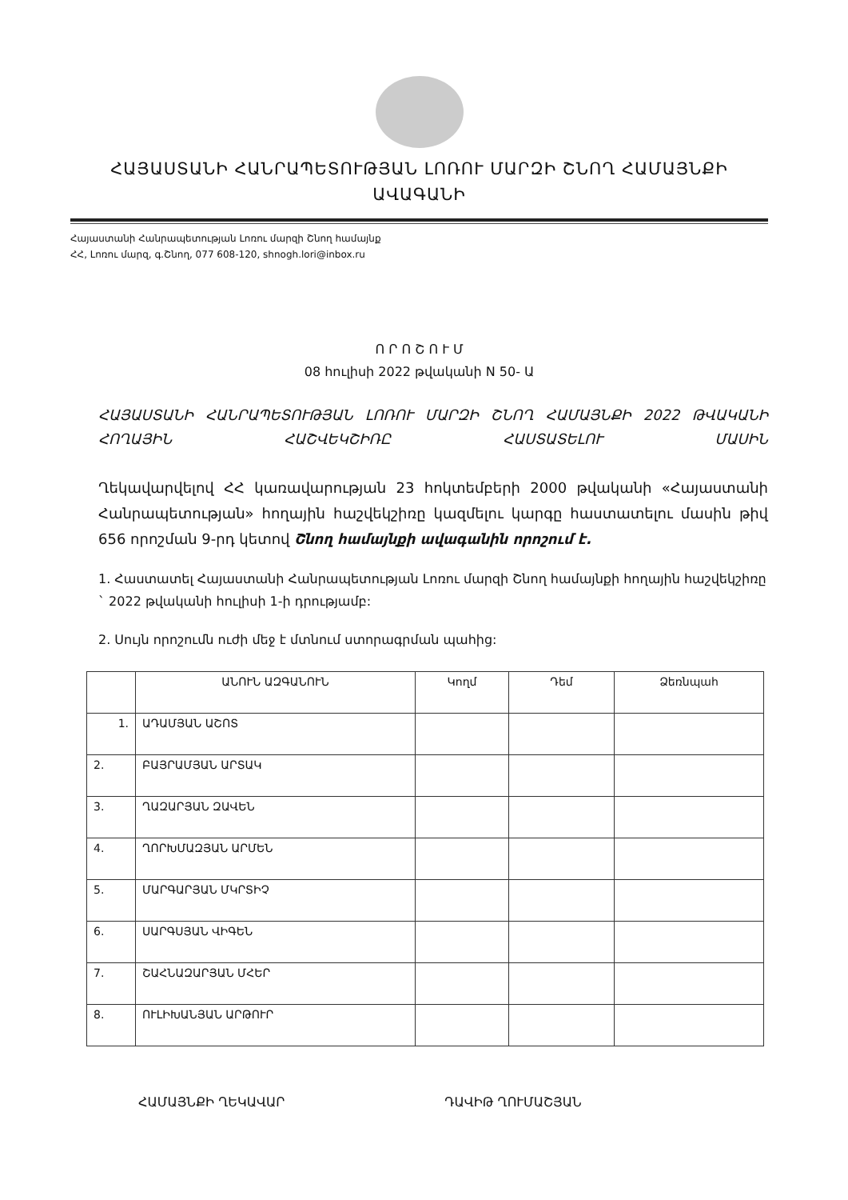ՀԱՅԱՍՏԱՆԻ ՀԱՆՐԱՊԵՏՈՒԹՅԱՆ ԼՈՌՈՒ ՄԱՐԶԻ ՇՆՈՂ ՀԱՄԱՅՆՔԻ
ԱՎԱԳԱՆԻ
Հայաստանի Հանրապետության Լոռու մարզի Շնող համայնք
ՀՀ, Լոռու մարզ, գ.Շնող, 077 608-120, shnogh.lori@inbox.ru
Ո Ր Ո Շ Ո Ւ Մ
08 հուլիսի 2022 թվականի N 50- Ա
ՀԱՅԱՍՏԱՆԻ ՀԱՆՐԱՊԵՏՈՒԹՅԱՆ ԼՈՌՈՒ ՄԱՐԶԻ ՇՆՈՂ ՀԱՄԱՅՆՔԻ 2022 ԹՎԱԿԱՆԻ ՀՈՂԱՅԻՆ ՀԱՇՎԵԿՇԻՌԸ ՀԱՍՏԱՏԵԼՈՒ ՄԱՍԻՆ
Ղեկավարվելով ՀՀ կառավարության 23 հոկտեմբերի 2000 թվականի «Հայաստանի Հանրապետության» հողային հաշվեկշիռը կազմելու կարգը հաստատելու մասին թիվ 656 որոշման 9-րդ կետով Շնող համայնքի ավագանին որոշում է.
1. Հաստատել Հայաստանի Հանրապետության Լոռու մարզի Շնող համայնքի հողային հաշվեկշիռը ` 2022 թվականի հուլիսի 1-ի դրությամբ:
2. Սույն որոշումն ուժի մեջ է մտնում ստորագրման պահից:
| | ԱՆՈՒՆ ԱԶԳԱՆՈՒՆ | Կողմ | Դեմ | Ձեռնպահ |
| --- | --- | --- | --- | --- |
| 1. | ԱԴԱՄՅԱՆ ԱՇՈՏ | | | |
| 2. | ԲԱՅՐԱՄՅԱՆ ԱՐՏԱԿ | | | |
| 3. | ՂԱԶԱՐՅԱՆ ԶԱՎԵՆ | | | |
| 4. | ՂՈՐԽՄԱԶՅԱՆ ԱՐՄԵՆ | | | |
| 5. | ՄԱՐԳԱՐՅԱՆ ՄԿՐՏԻՉ | | | |
| 6. | ՍԱՐԳՍՅԱՆ ՎԻԳԵՆ | | | |
| 7. | ՇԱՀՆԱԶԱՐՅԱՆ ՄՀԵՐ | | | |
| 8. | ՈՒԼԻԽԱՆՅԱՆ ԱՐԹՈՒՐ | | | |
ՀԱՄԱՅՆՔԻ ՂԵԿԱՎԱՐ ԴԱՎԻԹ ՂՈՒՄԱՇՅԱՆ